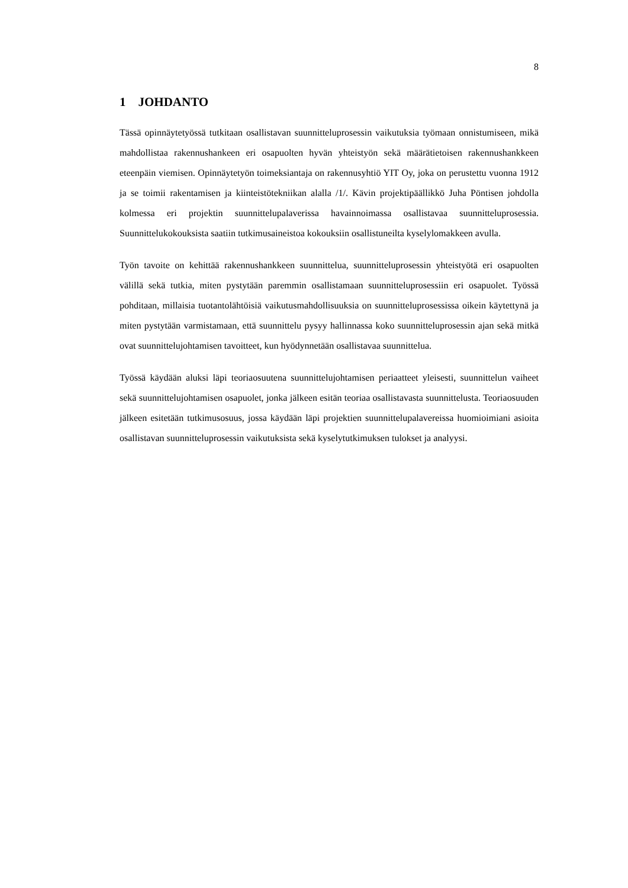8
1 JOHDANTO
Tässä opinnäytetyössä tutkitaan osallistavan suunnitteluprosessin vaikutuksia työmaan onnistumiseen, mikä mahdollistaa rakennushankeen eri osapuolten hyvän yhteistyön sekä määrätietoisen rakennushankkeen eteenpäin viemisen. Opinnäytetyön toimeksiantaja on rakennusyhtiö YIT Oy, joka on perustettu vuonna 1912 ja se toimii rakentamisen ja kiinteistötekniikan alalla /1/. Kävin projektipäällikkö Juha Pöntisen johdolla kolmessa eri projektin suunnittelupalaverissa havainnoimassa osallistavaa suunnitteluprosessia. Suunnittelukokouksista saatiin tutkimusaineistoa kokouksiin osallistuneilta kyselylomakkeen avulla.
Työn tavoite on kehittää rakennushankkeen suunnittelua, suunnitteluprosessin yhteistyötä eri osapuolten välillä sekä tutkia, miten pystytään paremmin osallistamaan suunnitteluprosessiin eri osapuolet. Työssä pohditaan, millaisia tuotantolähtöisiä vaikutusmahdollisuuksia on suunnitteluprosessissa oikein käytettynä ja miten pystytään varmistamaan, että suunnittelu pysyy hallinnassa koko suunnitteluprosessin ajan sekä mitkä ovat suunnittelujohtamisen tavoitteet, kun hyödynnetään osallistavaa suunnittelua.
Työssä käydään aluksi läpi teoriaosuutena suunnittelujohtamisen periaatteet yleisesti, suunnittelun vaiheet sekä suunnittelujohtamisen osapuolet, jonka jälkeen esitän teoriaa osallistavasta suunnittelusta. Teoriaosuuden jälkeen esitetään tutkimusosuus, jossa käydään läpi projektien suunnittelupalavereissa huomioimiani asioita osallistavan suunnitteluprosessin vaikutuksista sekä kyselytutkimuksen tulokset ja analyysi.